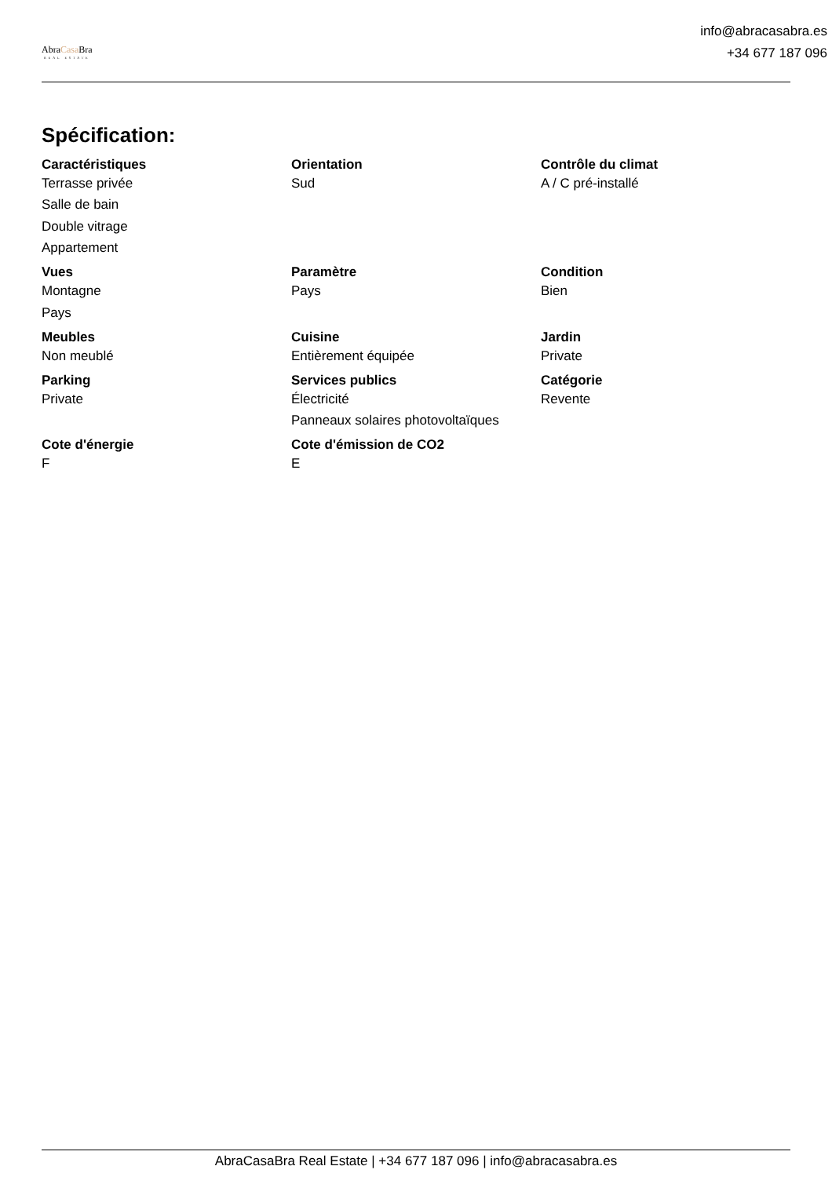AbraCasa Bra
REAL ESTATE
info@abracasabra.es
+34 677 187 096
Spécification:
| Caractéristiques | Orientation | Contrôle du climat |
| --- | --- | --- |
| Terrasse privée | Sud | A / C pré-installé |
| Salle de bain | | |
| Double vitrage | | |
| Appartement | | |
| Vues | Paramètre | Condition |
| Montagne | Pays | Bien |
| Pays | | |
| Meubles | Cuisine | Jardin |
| Non meublé | Entièrement équipée | Private |
| Parking | Services publics | Catégorie |
| Private | Électricité | Revente |
| | Panneaux solaires photovoltaïques | |
| Cote d'énergie | Cote d'émission de CO2 | |
| F | E | |
AbraCasaBra Real Estate | +34 677 187 096 | info@abracasabra.es